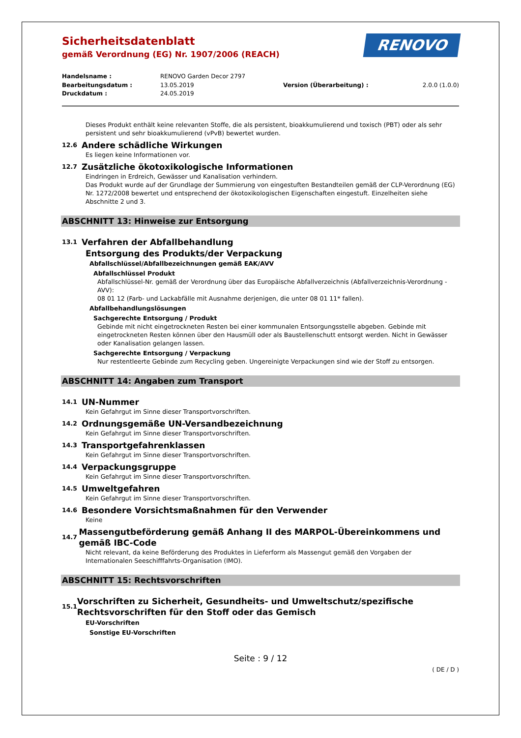Sicherheitsdatenblatt
gemäß Verordnung (EG) Nr. 1907/2006 (REACH)
RENOVO
| Handelsname : | RENOVO Garden Decor 2797 | | |
| Bearbeitungsdatum : | 13.05.2019 | Version (Überarbeitung) : | 2.0.0 (1.0.0) |
| Druckdatum : | 24.05.2019 | | |
Dieses Produkt enthält keine relevanten Stoffe, die als persistent, bioakkumulierend und toxisch (PBT) oder als sehr persistent und sehr bioakkumulierend (vPvB) bewertet wurden.
12.6 Andere schädliche Wirkungen
Es liegen keine Informationen vor.
12.7 Zusätzliche ökotoxikologische Informationen
Eindringen in Erdreich, Gewässer und Kanalisation verhindern.
Das Produkt wurde auf der Grundlage der Summierung von eingestuften Bestandteilen gemäß der CLP-Verordnung (EG) Nr. 1272/2008 bewertet und entsprechend der ökotoxikologischen Eigenschaften eingestuft. Einzelheiten siehe Abschnitte 2 und 3.
ABSCHNITT 13: Hinweise zur Entsorgung
13.1 Verfahren der Abfallbehandlung
Entsorgung des Produkts/der Verpackung
Abfallschlüssel/Abfallbezeichnungen gemäß EAK/AVV
Abfallschlüssel Produkt
Abfallschlüssel-Nr. gemäß der Verordnung über das Europäische Abfallverzeichnis (Abfallverzeichnis-Verordnung - AVV):
08 01 12 (Farb- und Lackabfälle mit Ausnahme derjenigen, die unter 08 01 11* fallen).
Abfallbehandlungslösungen
Sachgerechte Entsorgung / Produkt
Gebinde mit nicht eingetrockneten Resten bei einer kommunalen Entsorgungsstelle abgeben. Gebinde mit eingetrockneten Resten können über den Hausmüll oder als Baustellenschutt entsorgt werden. Nicht in Gewässer oder Kanalisation gelangen lassen.
Sachgerechte Entsorgung / Verpackung
Nur restentleerte Gebinde zum Recycling geben. Ungereinigte Verpackungen sind wie der Stoff zu entsorgen.
ABSCHNITT 14: Angaben zum Transport
14.1 UN-Nummer
Kein Gefahrgut im Sinne dieser Transportvorschriften.
14.2 Ordnungsgemäße UN-Versandbezeichnung
Kein Gefahrgut im Sinne dieser Transportvorschriften.
14.3 Transportgefahrenklassen
Kein Gefahrgut im Sinne dieser Transportvorschriften.
14.4 Verpackungsgruppe
Kein Gefahrgut im Sinne dieser Transportvorschriften.
14.5 Umweltgefahren
Kein Gefahrgut im Sinne dieser Transportvorschriften.
14.6 Besondere Vorsichtsmaßnahmen für den Verwender
Keine
14.7 Massengutbeförderung gemäß Anhang II des MARPOL-Übereinkommens und gemäß IBC-Code
Nicht relevant, da keine Beförderung des Produktes in Lieferform als Massengut gemäß den Vorgaben der Internationalen Seeschifffahrts-Organisation (IMO).
ABSCHNITT 15: Rechtsvorschriften
15.1 Vorschriften zu Sicherheit, Gesundheits- und Umweltschutz/spezifische Rechtsvorschriften für den Stoff oder das Gemisch
EU-Vorschriften
Sonstige EU-Vorschriften
Seite : 9 / 12
( DE / D )